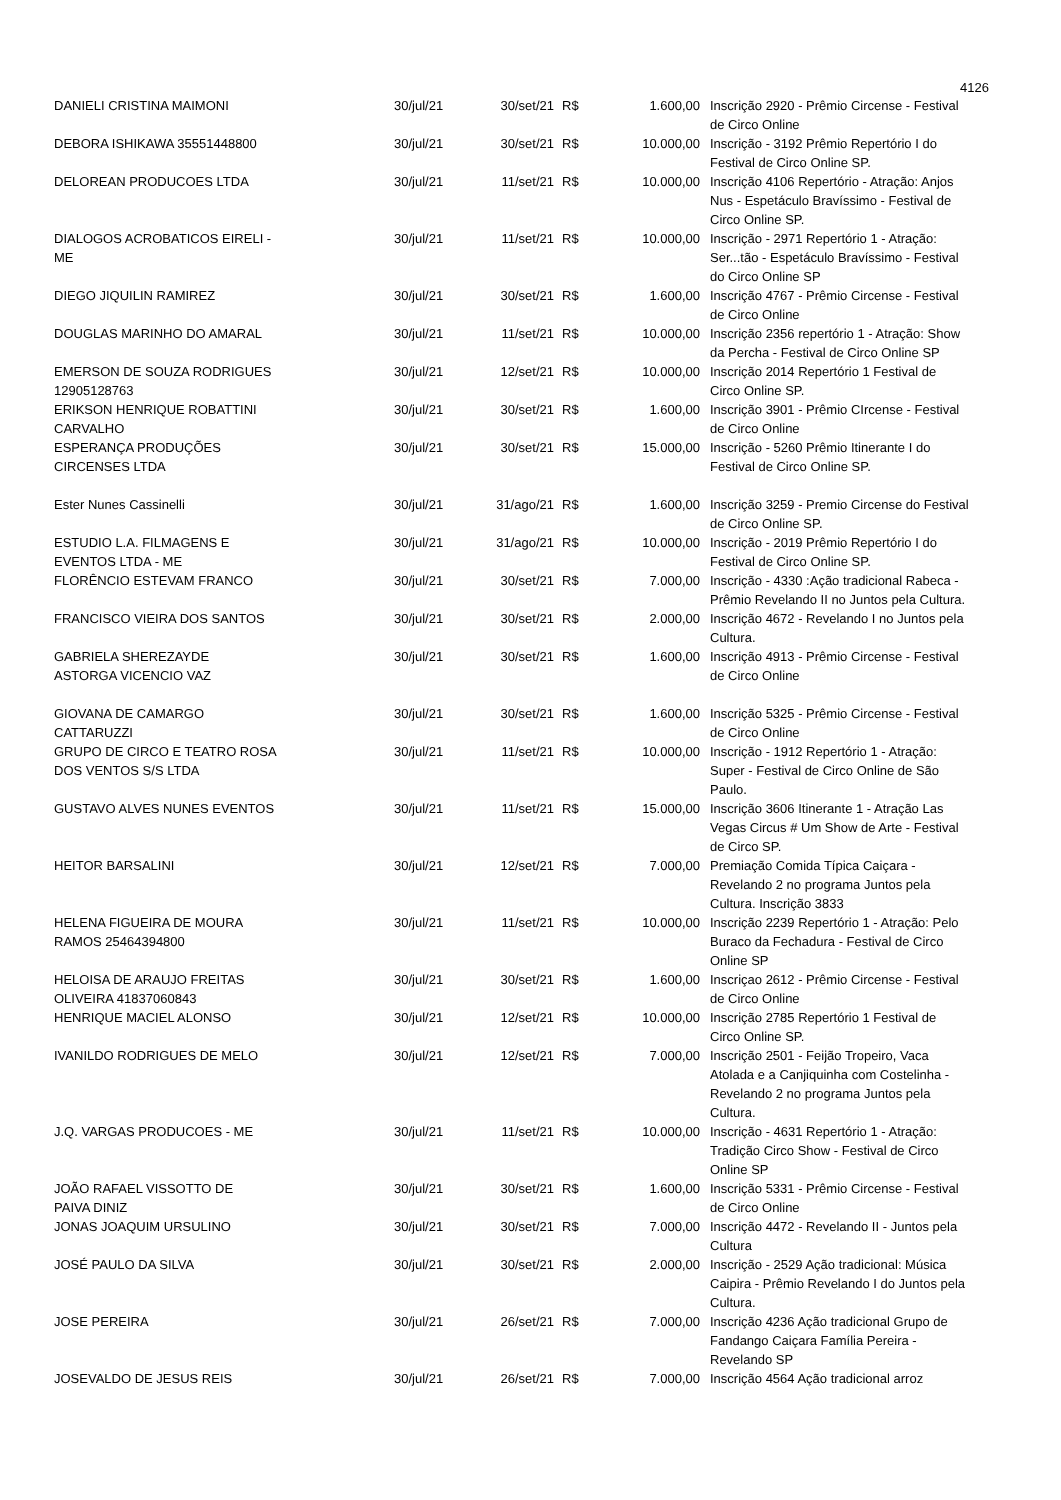4126
| DANIELI CRISTINA MAIMONI | 30/jul/21 | 30/set/21 | R$ | 1.600,00 | Inscrição 2920 - Prêmio Circense - Festival de Circo Online |
| DEBORA ISHIKAWA 35551448800 | 30/jul/21 | 30/set/21 | R$ | 10.000,00 | Inscrição - 3192 Prêmio Repertório I do Festival de Circo Online SP. |
| DELOREAN PRODUCOES LTDA | 30/jul/21 | 11/set/21 | R$ | 10.000,00 | Inscrição 4106 Repertório - Atração: Anjos Nus - Espetáculo Bravíssimo - Festival de Circo Online SP. |
| DIALOGOS ACROBATICOS EIRELI - ME | 30/jul/21 | 11/set/21 | R$ | 10.000,00 | Inscrição - 2971 Repertório 1 - Atração: Ser...tão - Espetáculo Bravíssimo - Festival do Circo Online SP |
| DIEGO JIQUILIN RAMIREZ | 30/jul/21 | 30/set/21 | R$ | 1.600,00 | Inscrição 4767 - Prêmio Circense - Festival de Circo Online |
| DOUGLAS MARINHO DO AMARAL | 30/jul/21 | 11/set/21 | R$ | 10.000,00 | Inscrição 2356 repertório 1 - Atração: Show da Percha - Festival de Circo Online SP |
| EMERSON DE SOUZA RODRIGUES 12905128763 | 30/jul/21 | 12/set/21 | R$ | 10.000,00 | Inscrição 2014 Repertório 1 Festival de Circo Online SP. |
| ERIKSON HENRIQUE ROBATTINI CARVALHO | 30/jul/21 | 30/set/21 | R$ | 1.600,00 | Inscrição 3901 - Prêmio CIrcense - Festival de Circo Online |
| ESPERANÇA PRODUÇÕES CIRCENSES LTDA | 30/jul/21 | 30/set/21 | R$ | 15.000,00 | Inscrição - 5260 Prêmio Itinerante I do Festival de Circo Online SP. |
| Ester Nunes Cassinelli | 30/jul/21 | 31/ago/21 | R$ | 1.600,00 | Inscrição 3259 - Premio Circense do Festival de Circo Online SP. |
| ESTUDIO L.A. FILMAGENS E EVENTOS LTDA - ME | 30/jul/21 | 31/ago/21 | R$ | 10.000,00 | Inscrição - 2019 Prêmio Repertório I do Festival de Circo Online SP. |
| FLORÊNCIO ESTEVAM FRANCO | 30/jul/21 | 30/set/21 | R$ | 7.000,00 | Inscrição - 4330 :Ação tradicional Rabeca - Prêmio Revelando II no Juntos pela Cultura. |
| FRANCISCO VIEIRA DOS SANTOS | 30/jul/21 | 30/set/21 | R$ | 2.000,00 | Inscrição 4672 - Revelando I no Juntos pela Cultura. |
| GABRIELA SHEREZAYDE ASTORGA VICENCIO VAZ | 30/jul/21 | 30/set/21 | R$ | 1.600,00 | Inscrição 4913 - Prêmio Circense - Festival de Circo Online |
| GIOVANA DE CAMARGO CATTARUZZI | 30/jul/21 | 30/set/21 | R$ | 1.600,00 | Inscrição 5325 - Prêmio Circense - Festival de Circo Online |
| GRUPO DE CIRCO E TEATRO ROSA DOS VENTOS S/S LTDA | 30/jul/21 | 11/set/21 | R$ | 10.000,00 | Inscrição - 1912 Repertório 1 - Atração: Super - Festival de Circo Online de São Paulo. |
| GUSTAVO ALVES NUNES EVENTOS | 30/jul/21 | 11/set/21 | R$ | 15.000,00 | Inscrição 3606 Itinerante 1 - Atração Las Vegas Circus # Um Show de Arte - Festival de Circo SP. |
| HEITOR BARSALINI | 30/jul/21 | 12/set/21 | R$ | 7.000,00 | Premiação Comida Típica Caiçara - Revelando 2 no programa Juntos pela Cultura. Inscrição 3833 |
| HELENA FIGUEIRA DE MOURA RAMOS 25464394800 | 30/jul/21 | 11/set/21 | R$ | 10.000,00 | Inscrição 2239 Repertório 1 - Atração: Pelo Buraco da Fechadura - Festival de Circo Online SP |
| HELOISA DE ARAUJO FREITAS OLIVEIRA 41837060843 | 30/jul/21 | 30/set/21 | R$ | 1.600,00 | Inscriçao 2612 - Prêmio Circense - Festival de Circo Online |
| HENRIQUE MACIEL ALONSO | 30/jul/21 | 12/set/21 | R$ | 10.000,00 | Inscrição 2785 Repertório 1 Festival de Circo Online SP. |
| IVANILDO RODRIGUES DE MELO | 30/jul/21 | 12/set/21 | R$ | 7.000,00 | Inscrição 2501 - Feijão Tropeiro, Vaca Atolada e a Canjiquinha com Costelinha - Revelando 2 no programa Juntos pela Cultura. |
| J.Q. VARGAS PRODUCOES - ME | 30/jul/21 | 11/set/21 | R$ | 10.000,00 | Inscrição - 4631 Repertório 1 - Atração: Tradição Circo Show - Festival de Circo Online SP |
| JOÃO RAFAEL VISSOTTO DE PAIVA DINIZ | 30/jul/21 | 30/set/21 | R$ | 1.600,00 | Inscrição 5331 - Prêmio Circense - Festival de Circo Online |
| JONAS JOAQUIM URSULINO | 30/jul/21 | 30/set/21 | R$ | 7.000,00 | Inscrição 4472 - Revelando II - Juntos pela Cultura |
| JOSÉ PAULO DA SILVA | 30/jul/21 | 30/set/21 | R$ | 2.000,00 | Inscrição - 2529 Ação tradicional: Música Caipira - Prêmio Revelando I do Juntos pela Cultura. |
| JOSE PEREIRA | 30/jul/21 | 26/set/21 | R$ | 7.000,00 | Inscrição 4236 Ação tradicional Grupo de Fandango Caiçara Família Pereira - Revelando SP |
| JOSEVALDO DE JESUS REIS | 30/jul/21 | 26/set/21 | R$ | 7.000,00 | Inscrição 4564 Ação tradicional arroz |